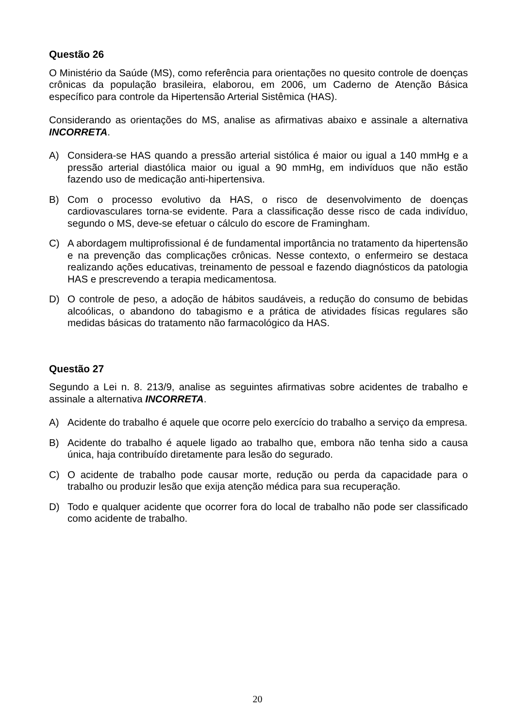Questão 26
O Ministério da Saúde (MS), como referência para orientações no quesito controle de doenças crônicas da população brasileira, elaborou, em 2006, um Caderno de Atenção Básica específico para controle da Hipertensão Arterial Sistêmica (HAS).
Considerando as orientações do MS, analise as afirmativas abaixo e assinale a alternativa INCORRETA.
A) Considera-se HAS quando a pressão arterial sistólica é maior ou igual a 140 mmHg e a pressão arterial diastólica maior ou igual a 90 mmHg, em indivíduos que não estão fazendo uso de medicação anti-hipertensiva.
B) Com o processo evolutivo da HAS, o risco de desenvolvimento de doenças cardiovasculares torna-se evidente. Para a classificação desse risco de cada indivíduo, segundo o MS, deve-se efetuar o cálculo do escore de Framingham.
C) A abordagem multiprofissional é de fundamental importância no tratamento da hipertensão e na prevenção das complicações crônicas. Nesse contexto, o enfermeiro se destaca realizando ações educativas, treinamento de pessoal e fazendo diagnósticos da patologia HAS e prescrevendo a terapia medicamentosa.
D) O controle de peso, a adoção de hábitos saudáveis, a redução do consumo de bebidas alcoólicas, o abandono do tabagismo e a prática de atividades físicas regulares são medidas básicas do tratamento não farmacológico da HAS.
Questão 27
Segundo a Lei n. 8. 213/9, analise as seguintes afirmativas sobre acidentes de trabalho e assinale a alternativa INCORRETA.
A) Acidente do trabalho é aquele que ocorre pelo exercício do trabalho a serviço da empresa.
B) Acidente do trabalho é aquele ligado ao trabalho que, embora não tenha sido a causa única, haja contribuído diretamente para lesão do segurado.
C) O acidente de trabalho pode causar morte, redução ou perda da capacidade para o trabalho ou produzir lesão que exija atenção médica para sua recuperação.
D) Todo e qualquer acidente que ocorrer fora do local de trabalho não pode ser classificado como acidente de trabalho.
20